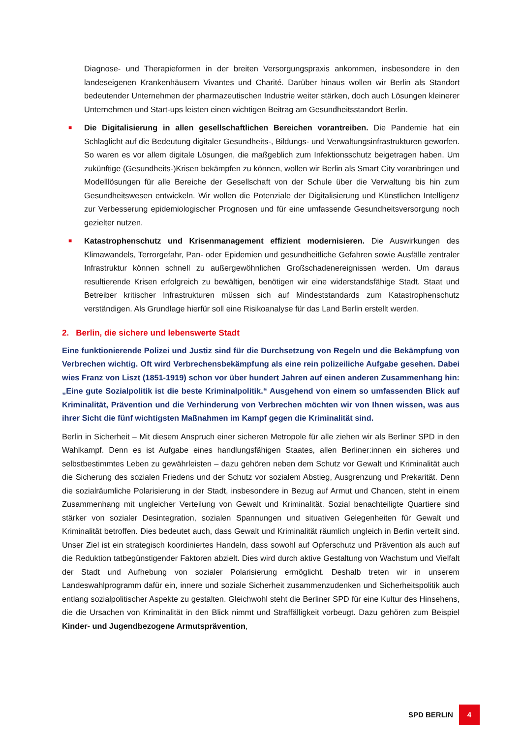Diagnose- und Therapieformen in der breiten Versorgungspraxis ankommen, insbesondere in den landeseigenen Krankenhäusern Vivantes und Charité. Darüber hinaus wollen wir Berlin als Standort bedeutender Unternehmen der pharmazeutischen Industrie weiter stärken, doch auch Lösungen kleinerer Unternehmen und Start-ups leisten einen wichtigen Beitrag am Gesundheitsstandort Berlin.
■
Die Digitalisierung in allen gesellschaftlichen Bereichen vorantreiben. Die Pandemie hat ein Schlaglicht auf die Bedeutung digitaler Gesundheits-, Bildungs- und Verwaltungsinfrastrukturen geworfen. So waren es vor allem digitale Lösungen, die maßgeblich zum Infektionsschutz beigetragen haben. Um zukünftige (Gesundheits-)Krisen bekämpfen zu können, wollen wir Berlin als Smart City voranbringen und Modelllösungen für alle Bereiche der Gesellschaft von der Schule über die Verwaltung bis hin zum Gesundheitswesen entwickeln. Wir wollen die Potenziale der Digitalisierung und Künstlichen Intelligenz zur Verbesserung epidemiologischer Prognosen und für eine umfassende Gesundheitsversorgung noch gezielter nutzen.
■
Katastrophenschutz und Krisenmanagement effizient modernisieren. Die Auswirkungen des Klimawandels, Terrorgefahr, Pan- oder Epidemien und gesundheitliche Gefahren sowie Ausfälle zentraler Infrastruktur können schnell zu außergewöhnlichen Großschadenereignissen werden. Um daraus resultierende Krisen erfolgreich zu bewältigen, benötigen wir eine widerstandsfähige Stadt. Staat und Betreiber kritischer Infrastrukturen müssen sich auf Mindeststandards zum Katastrophenschutz verständigen. Als Grundlage hierfür soll eine Risikoanalyse für das Land Berlin erstellt werden.
2. Berlin, die sichere und lebenswerte Stadt
Eine funktionierende Polizei und Justiz sind für die Durchsetzung von Regeln und die Bekämpfung von Verbrechen wichtig. Oft wird Verbrechensbekämpfung als eine rein polizeiliche Aufgabe gesehen. Dabei wies Franz von Liszt (1851-1919) schon vor über hundert Jahren auf einen anderen Zusammenhang hin: „Eine gute Sozialpolitik ist die beste Kriminalpolitik.“ Ausgehend von einem so umfassenden Blick auf Kriminalität, Prävention und die Verhinderung von Verbrechen möchten wir von Ihnen wissen, was aus ihrer Sicht die fünf wichtigsten Maßnahmen im Kampf gegen die Kriminalität sind.
Berlin in Sicherheit – Mit diesem Anspruch einer sicheren Metropole für alle ziehen wir als Berliner SPD in den Wahlkampf. Denn es ist Aufgabe eines handlungsfähigen Staates, allen Berliner:innen ein sicheres und selbstbestimmtes Leben zu gewährleisten – dazu gehören neben dem Schutz vor Gewalt und Kriminalität auch die Sicherung des sozialen Friedens und der Schutz vor sozialem Abstieg, Ausgrenzung und Prekarität. Denn die sozialräumliche Polarisierung in der Stadt, insbesondere in Bezug auf Armut und Chancen, steht in einem Zusammenhang mit ungleicher Verteilung von Gewalt und Kriminalität. Sozial benachteiligte Quartiere sind stärker von sozialer Desintegration, sozialen Spannungen und situativen Gelegenheiten für Gewalt und Kriminalität betroffen. Dies bedeutet auch, dass Gewalt und Kriminalität räumlich ungleich in Berlin verteilt sind. Unser Ziel ist ein strategisch koordiniertes Handeln, dass sowohl auf Opferschutz und Prävention als auch auf die Reduktion tatbegünstigender Faktoren abzielt. Dies wird durch aktive Gestaltung von Wachstum und Vielfalt der Stadt und Aufhebung von sozialer Polarisierung ermöglicht. Deshalb treten wir in unserem Landeswahlprogramm dafür ein, innere und soziale Sicherheit zusammenzudenken und Sicherheitspolitik auch entlang sozialpolitischer Aspekte zu gestalten. Gleichwohl steht die Berliner SPD für eine Kultur des Hinsehens, die die Ursachen von Kriminalität in den Blick nimmt und Straffälligkeit vorbeugt. Dazu gehören zum Beispiel Kinder- und Jugendbezogene Armutsprävention,
SPD BERLIN 4